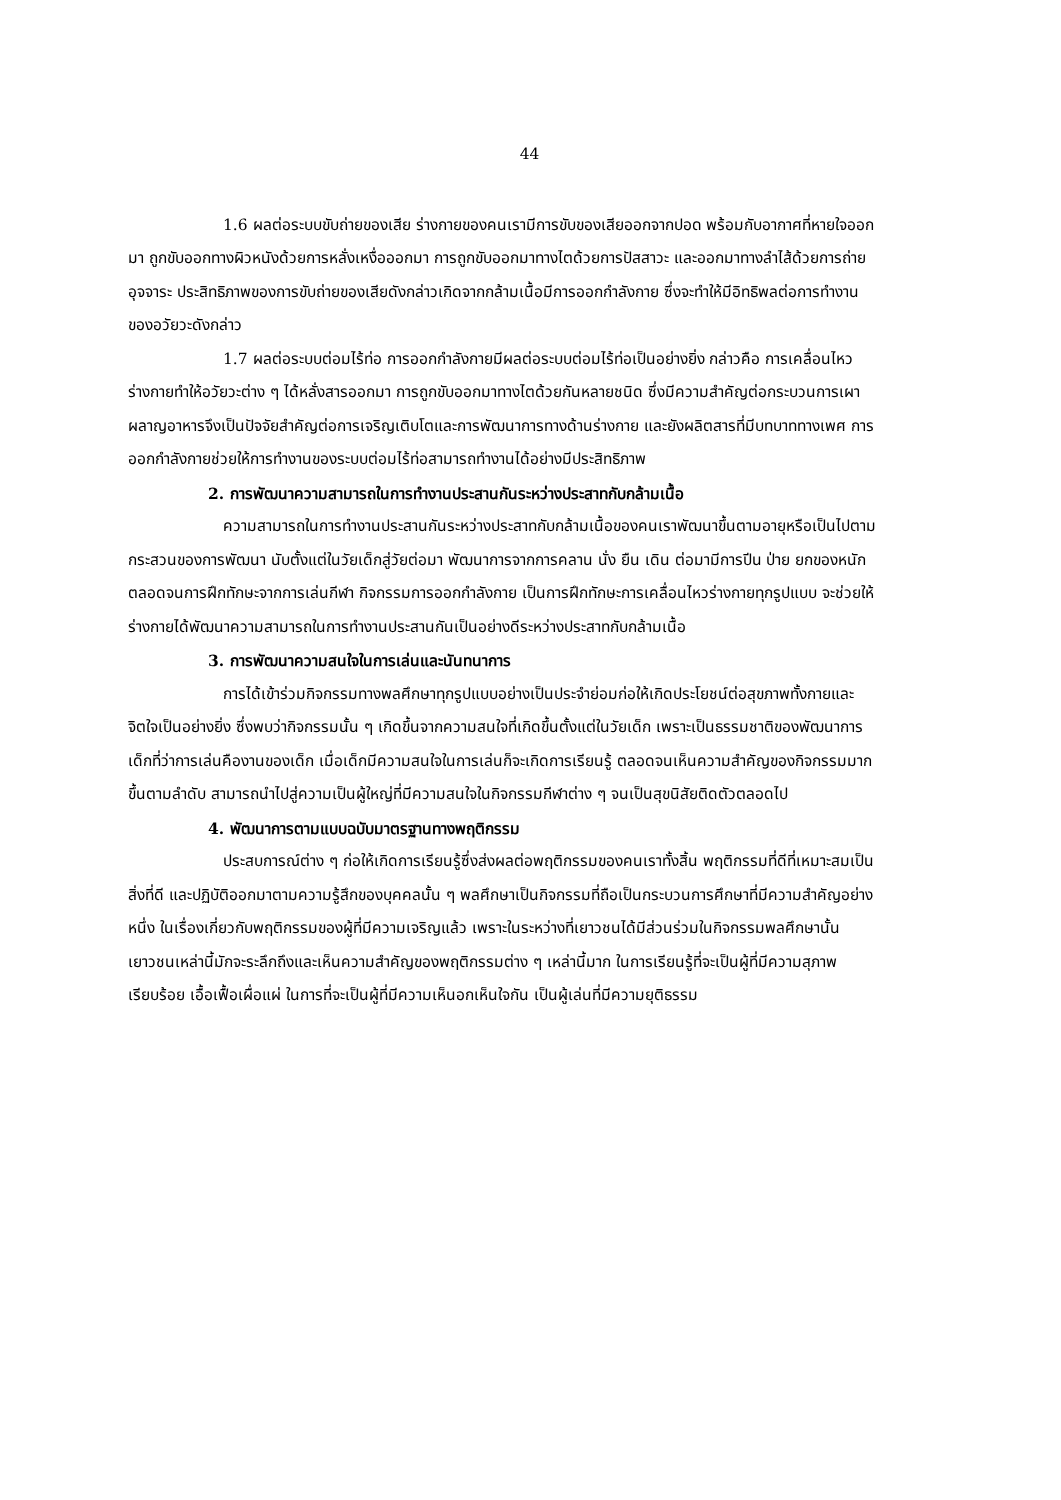44
1.6 ผลต่อระบบขับถ่ายของเสีย ร่างกายของคนเรามีการขับของเสียออกจากปอด พร้อมกับอากาศที่หายใจออกมา ถูกขับออกทางผิวหนังด้วยการหลั่งเหงื่อออกมา การถูกขับออกมาทางไตด้วยการปัสสาวะ และออกมาทางลำไส้ด้วยการถ่ายอุจจาระ ประสิทธิภาพของการขับถ่ายของเสียดังกล่าวเกิดจากกล้ามเนื้อมีการออกกำลังกาย ซึ่งจะทำให้มีอิทธิพลต่อการทำงานของอวัยวะดังกล่าว
1.7 ผลต่อระบบต่อมไร้ท่อ การออกกำลังกายมีผลต่อระบบต่อมไร้ท่อเป็นอย่างยิ่ง กล่าวคือ การเคลื่อนไหวร่างกายทำให้อวัยวะต่าง ๆ ได้หลั่งสารออกมา การถูกขับออกมาทางไตด้วยกันหลายชนิด ซึ่งมีความสำคัญต่อกระบวนการเผาผลาญอาหารจึงเป็นปัจจัยสำคัญต่อการเจริญเติบโตและการพัฒนาการทางด้านร่างกาย และยังผลิตสารที่มีบทบาททางเพศ การออกกำลังกายช่วยให้การทำงานของระบบต่อมไร้ท่อสามารถทำงานได้อย่างมีประสิทธิภาพ
2. การพัฒนาความสามารถในการทำงานประสานกันระหว่างประสาทกับกล้ามเนื้อ
ความสามารถในการทำงานประสานกันระหว่างประสาทกับกล้ามเนื้อของคนเราพัฒนาขึ้นตามอายุหรือเป็นไปตามกระสวนของการพัฒนา นับตั้งแต่ในวัยเด็กสู่วัยต่อมา พัฒนาการจากการคลาน นั่ง ยืน เดิน ต่อมามีการปีน ป่าย ยกของหนัก ตลอดจนการฝึกทักษะจากการเล่นกีฬา กิจกรรมการออกกำลังกาย เป็นการฝึกทักษะการเคลื่อนไหวร่างกายทุกรูปแบบ จะช่วยให้ร่างกายได้พัฒนาความสามารถในการทำงานประสานกันเป็นอย่างดีระหว่างประสาทกับกล้ามเนื้อ
3. การพัฒนาความสนใจในการเล่นและนันทนาการ
การได้เข้าร่วมกิจกรรมทางพลศึกษาทุกรูปแบบอย่างเป็นประจำย่อมก่อให้เกิดประโยชน์ต่อสุขภาพทั้งกายและจิตใจเป็นอย่างยิ่ง ซึ่งพบว่ากิจกรรมนั้น ๆ เกิดขึ้นจากความสนใจที่เกิดขึ้นตั้งแต่ในวัยเด็ก เพราะเป็นธรรมชาติของพัฒนาการเด็กที่ว่าการเล่นคืองานของเด็ก เมื่อเด็กมีความสนใจในการเล่นก็จะเกิดการเรียนรู้ ตลอดจนเห็นความสำคัญของกิจกรรมมากขึ้นตามลำดับ สามารถนำไปสู่ความเป็นผู้ใหญ่ที่มีความสนใจในกิจกรรมกีฬาต่าง ๆ จนเป็นสุขนิสัยติดตัวตลอดไป
4. พัฒนาการตามแบบฉบับมาตรฐานทางพฤติกรรม
ประสบการณ์ต่าง ๆ ก่อให้เกิดการเรียนรู้ซึ่งส่งผลต่อพฤติกรรมของคนเราทั้งสิ้น พฤติกรรมที่ดีที่เหมาะสมเป็นสิ่งที่ดี และปฏิบัติออกมาตามความรู้สึกของบุคคลนั้น ๆ พลศึกษาเป็นกิจกรรมที่ถือเป็นกระบวนการศึกษาที่มีความสำคัญอย่างหนึ่ง ในเรื่องเกี่ยวกับพฤติกรรมของผู้ที่มีความเจริญแล้ว เพราะในระหว่างที่เยาวชนได้มีส่วนร่วมในกิจกรรมพลศึกษานั้น เยาวชนเหล่านี้มักจะระลึกถึงและเห็นความสำคัญของพฤติกรรมต่าง ๆ เหล่านี้มาก ในการเรียนรู้ที่จะเป็นผู้ที่มีความสุภาพเรียบร้อย เอื้อเฟื้อเผื่อแผ่ ในการที่จะเป็นผู้ที่มีความเห็นอกเห็นใจกัน เป็นผู้เล่นที่มีความยุติธรรม